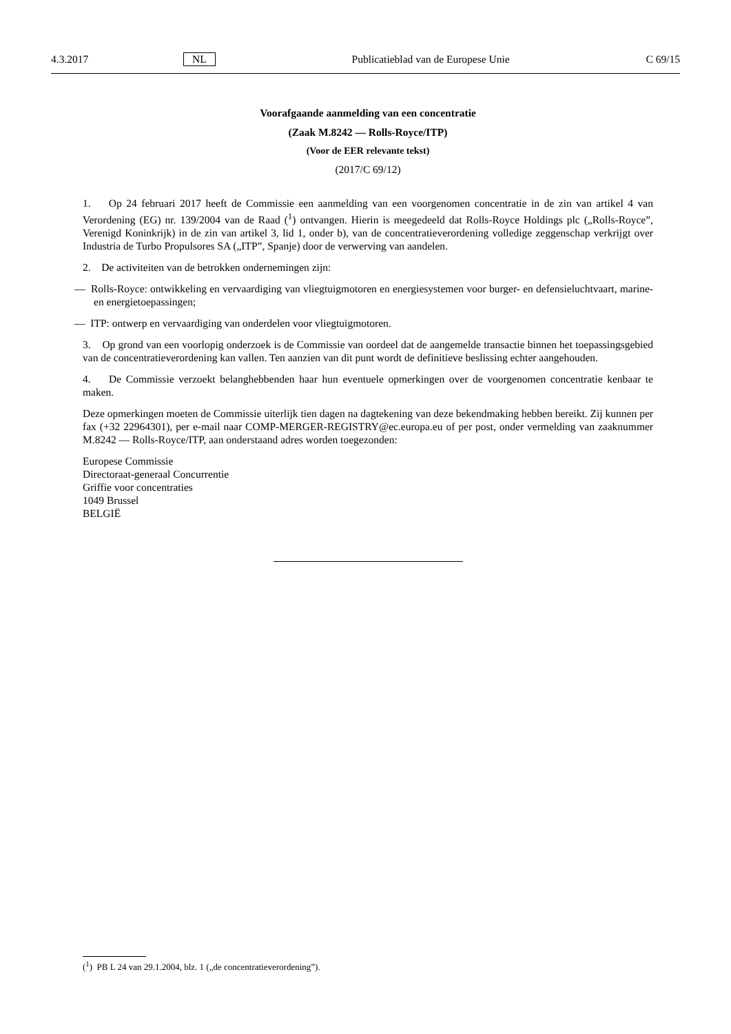4.3.2017 NL Publicatieblad van de Europese Unie C 69/15
Voorafgaande aanmelding van een concentratie
(Zaak M.8242 — Rolls-Royce/ITP)
(Voor de EER relevante tekst)
(2017/C 69/12)
1. Op 24 februari 2017 heeft de Commissie een aanmelding van een voorgenomen concentratie in de zin van artikel 4 van Verordening (EG) nr. 139/2004 van de Raad (<sup>1</sup>) ontvangen. Hierin is meegedeeld dat Rolls-Royce Holdings plc („Rolls-Royce”, Verenigd Koninkrijk) in de zin van artikel 3, lid 1, onder b), van de concentratieverordening volledige zeggenschap verkrijgt over Industria de Turbo Propulsores SA („ITP”, Spanje) door de verwerving van aandelen.
2. De activiteiten van de betrokken ondernemingen zijn:
— Rolls-Royce: ontwikkeling en vervaardiging van vliegtuigmotoren en energiesystemen voor burger- en defensieluchtvaart, marine- en energietoepassingen;
— ITP: ontwerp en vervaardiging van onderdelen voor vliegtuigmotoren.
3. Op grond van een voorlopig onderzoek is de Commissie van oordeel dat de aangemelde transactie binnen het toepassingsgebied van de concentratieverordening kan vallen. Ten aanzien van dit punt wordt de definitieve beslissing echter aangehouden.
4. De Commissie verzoekt belanghebbenden haar hun eventuele opmerkingen over de voorgenomen concentratie kenbaar te maken.
Deze opmerkingen moeten de Commissie uiterlijk tien dagen na dagtekening van deze bekendmaking hebben bereikt. Zij kunnen per fax (+32 22964301), per e-mail naar COMP-MERGER-REGISTRY@ec.europa.eu of per post, onder vermelding van zaaknummer M.8242 — Rolls-Royce/ITP, aan onderstaand adres worden toegezonden:
Europese Commissie
Directoraat-generaal Concurrentie
Griffie voor concentraties
1049 Brussel
BELGIË
(<sup>1</sup>) PB L 24 van 29.1.2004, blz. 1 („de concentratieverordening”).